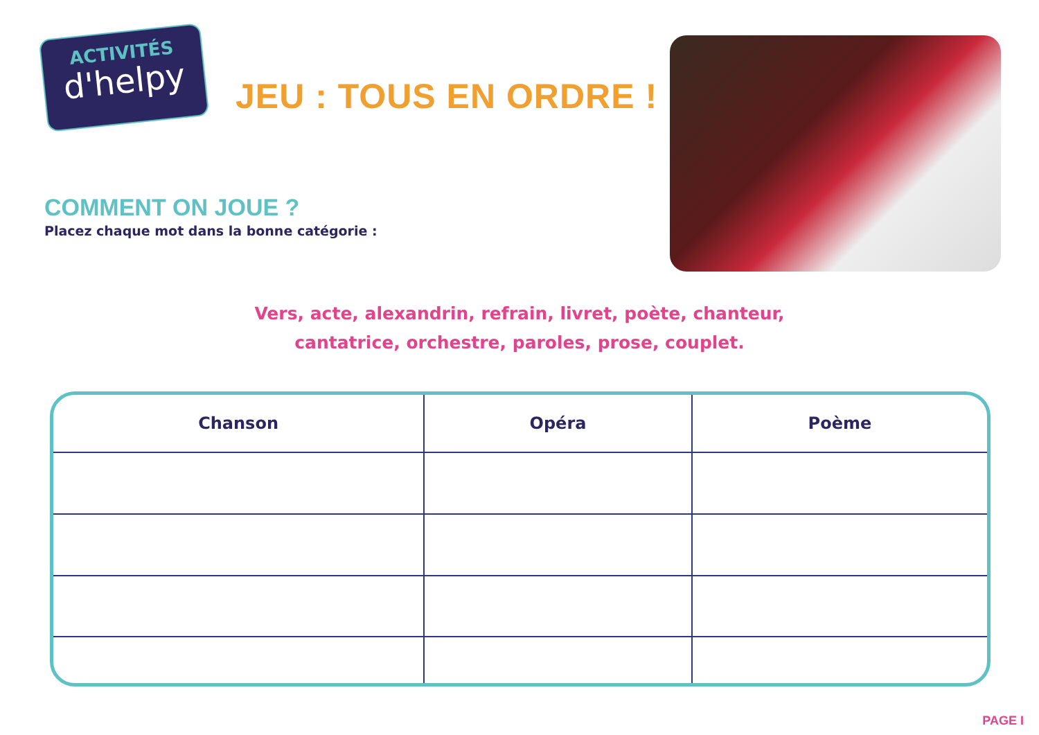ACTIVITÉS
d'helpy
JEU : TOUS EN ORDRE !
COMMENT ON JOUE ?
Placez chaque mot dans la bonne catégorie :
Vers, acte, alexandrin, refrain, livret, poète, chanteur,
cantatrice, orchestre, paroles, prose, couplet.
| Chanson | Opéra | Poème |
| --- | --- | --- |
PAGE I